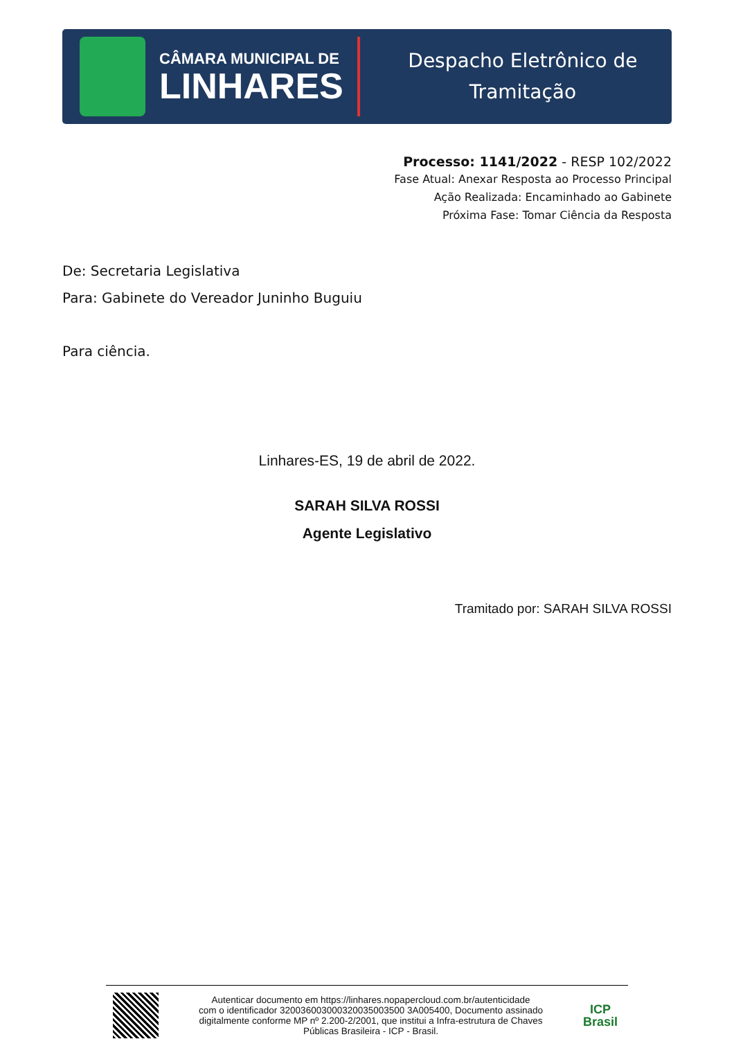CÂMARA MUNICIPAL DE
LINHARES
Despacho Eletrônico de
Tramitação
Processo: 1141/2022 - RESP 102/2022
Fase Atual: Anexar Resposta ao Processo Principal
Ação Realizada: Encaminhado ao Gabinete
Próxima Fase: Tomar Ciência da Resposta
De: Secretaria Legislativa
Para: Gabinete do Vereador Juninho Buguiu
Para ciência.
Linhares-ES, 19 de abril de 2022.
SARAH SILVA ROSSI
Agente Legislativo
Tramitado por: SARAH SILVA ROSSI
Autenticar documento em https://linhares.nopapercloud.com.br/autenticidade
com o identificador 320036003000320035003500 3A005400, Documento assinado
digitalmente conforme MP nº 2.200-2/2001, que institui a Infra-estrutura de Chaves
Públicas Brasileira - ICP - Brasil.
ICP
Brasil